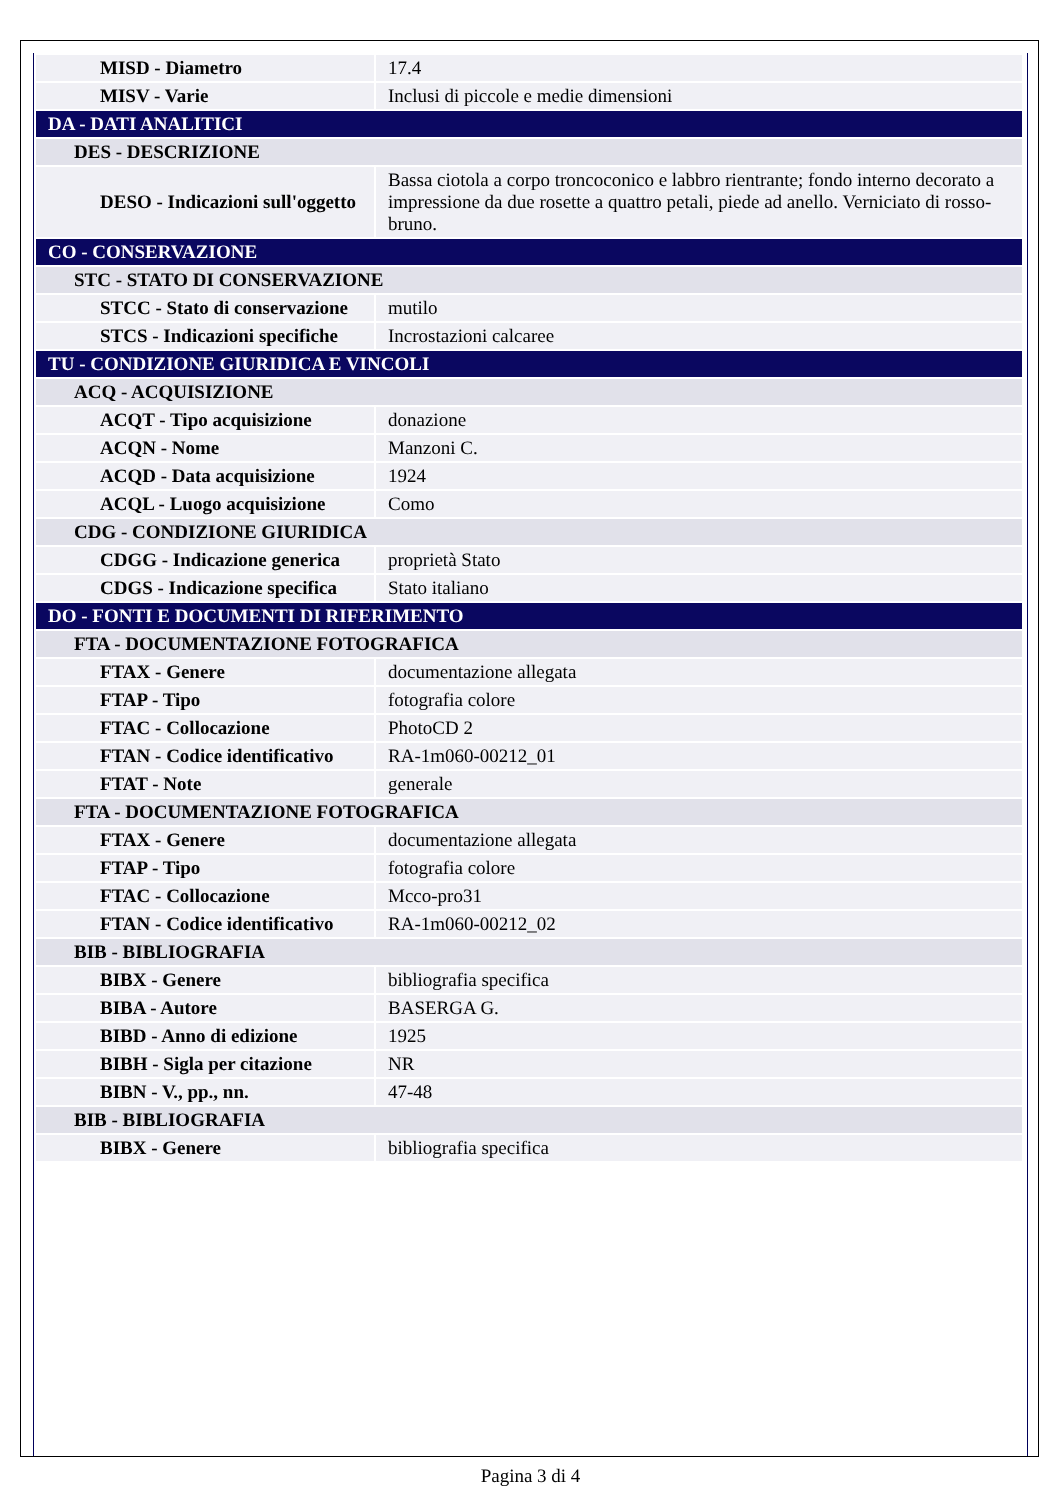| MISD - Diametro | 17.4 |
| MISV - Varie | Inclusi di piccole e medie dimensioni |
| DA - DATI ANALITICI | |
| DES - DESCRIZIONE | |
| DESO - Indicazioni sull'oggetto | Bassa ciotola a corpo troncoconico e labbro rientrante; fondo interno decorato a impressione da due rosette a quattro petali, piede ad anello. Verniciato di rosso-bruno. |
| CO - CONSERVAZIONE | |
| STC - STATO DI CONSERVAZIONE | |
| STCC - Stato di conservazione | mutilo |
| STCS - Indicazioni specifiche | Incrostazioni calcaree |
| TU - CONDIZIONE GIURIDICA E VINCOLI | |
| ACQ - ACQUISIZIONE | |
| ACQT - Tipo acquisizione | donazione |
| ACQN - Nome | Manzoni C. |
| ACQD - Data acquisizione | 1924 |
| ACQL - Luogo acquisizione | Como |
| CDG - CONDIZIONE GIURIDICA | |
| CDGG - Indicazione generica | proprietà Stato |
| CDGS - Indicazione specifica | Stato italiano |
| DO - FONTI E DOCUMENTI DI RIFERIMENTO | |
| FTA - DOCUMENTAZIONE FOTOGRAFICA | |
| FTAX - Genere | documentazione allegata |
| FTAP - Tipo | fotografia colore |
| FTAC - Collocazione | PhotoCD 2 |
| FTAN - Codice identificativo | RA-1m060-00212_01 |
| FTAT - Note | generale |
| FTA - DOCUMENTAZIONE FOTOGRAFICA | |
| FTAX - Genere | documentazione allegata |
| FTAP - Tipo | fotografia colore |
| FTAC - Collocazione | Mcco-pro31 |
| FTAN - Codice identificativo | RA-1m060-00212_02 |
| BIB - BIBLIOGRAFIA | |
| BIBX - Genere | bibliografia specifica |
| BIBA - Autore | BASERGA G. |
| BIBD - Anno di edizione | 1925 |
| BIBH - Sigla per citazione | NR |
| BIBN - V., pp., nn. | 47-48 |
| BIB - BIBLIOGRAFIA | |
| BIBX - Genere | bibliografia specifica |
Pagina 3 di 4